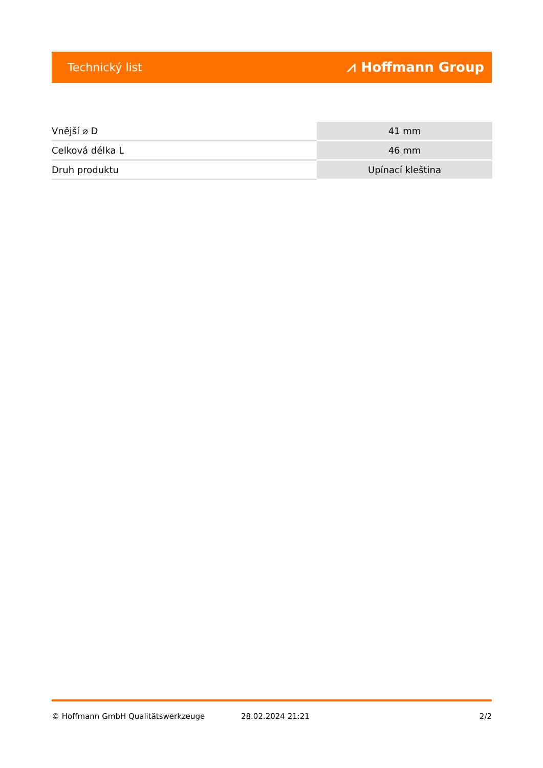Technický list ⩘ Hoffmann Group
| Vnější ⌀ D | 41 mm |
| Celková délka L | 46 mm |
| Druh produktu | Upínací kleština |
© Hoffmann GmbH Qualitätswerkzeuge 28.02.2024 21:21 2/2